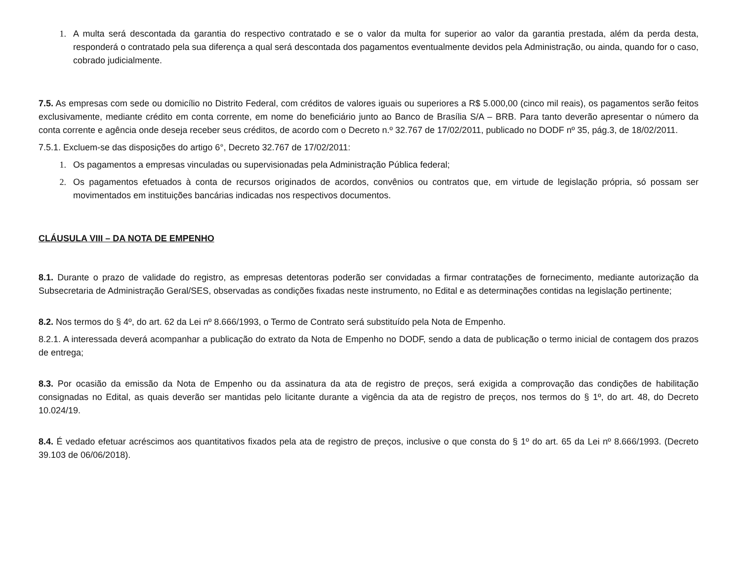1. A multa será descontada da garantia do respectivo contratado e se o valor da multa for superior ao valor da garantia prestada, além da perda desta, responderá o contratado pela sua diferença a qual será descontada dos pagamentos eventualmente devidos pela Administração, ou ainda, quando for o caso, cobrado judicialmente.
7.5. As empresas com sede ou domicílio no Distrito Federal, com créditos de valores iguais ou superiores a R$ 5.000,00 (cinco mil reais), os pagamentos serão feitos exclusivamente, mediante crédito em conta corrente, em nome do beneficiário junto ao Banco de Brasília S/A – BRB. Para tanto deverão apresentar o número da conta corrente e agência onde deseja receber seus créditos, de acordo com o Decreto n.º 32.767 de 17/02/2011, publicado no DODF nº 35, pág.3, de 18/02/2011.
7.5.1. Excluem-se das disposições do artigo 6°, Decreto 32.767 de 17/02/2011:
1. Os pagamentos a empresas vinculadas ou supervisionadas pela Administração Pública federal;
2. Os pagamentos efetuados à conta de recursos originados de acordos, convênios ou contratos que, em virtude de legislação própria, só possam ser movimentados em instituições bancárias indicadas nos respectivos documentos.
CLÁUSULA VIII – DA NOTA DE EMPENHO
8.1. Durante o prazo de validade do registro, as empresas detentoras poderão ser convidadas a firmar contratações de fornecimento, mediante autorização da Subsecretaria de Administração Geral/SES, observadas as condições fixadas neste instrumento, no Edital e as determinações contidas na legislação pertinente;
8.2. Nos termos do § 4º, do art. 62 da Lei nº 8.666/1993, o Termo de Contrato será substituído pela Nota de Empenho.
8.2.1. A interessada deverá acompanhar a publicação do extrato da Nota de Empenho no DODF, sendo a data de publicação o termo inicial de contagem dos prazos de entrega;
8.3. Por ocasião da emissão da Nota de Empenho ou da assinatura da ata de registro de preços, será exigida a comprovação das condições de habilitação consignadas no Edital, as quais deverão ser mantidas pelo licitante durante a vigência da ata de registro de preços, nos termos do § 1º, do art. 48, do Decreto 10.024/19.
8.4. É vedado efetuar acréscimos aos quantitativos fixados pela ata de registro de preços, inclusive o que consta do § 1º do art. 65 da Lei nº 8.666/1993. (Decreto 39.103 de 06/06/2018).